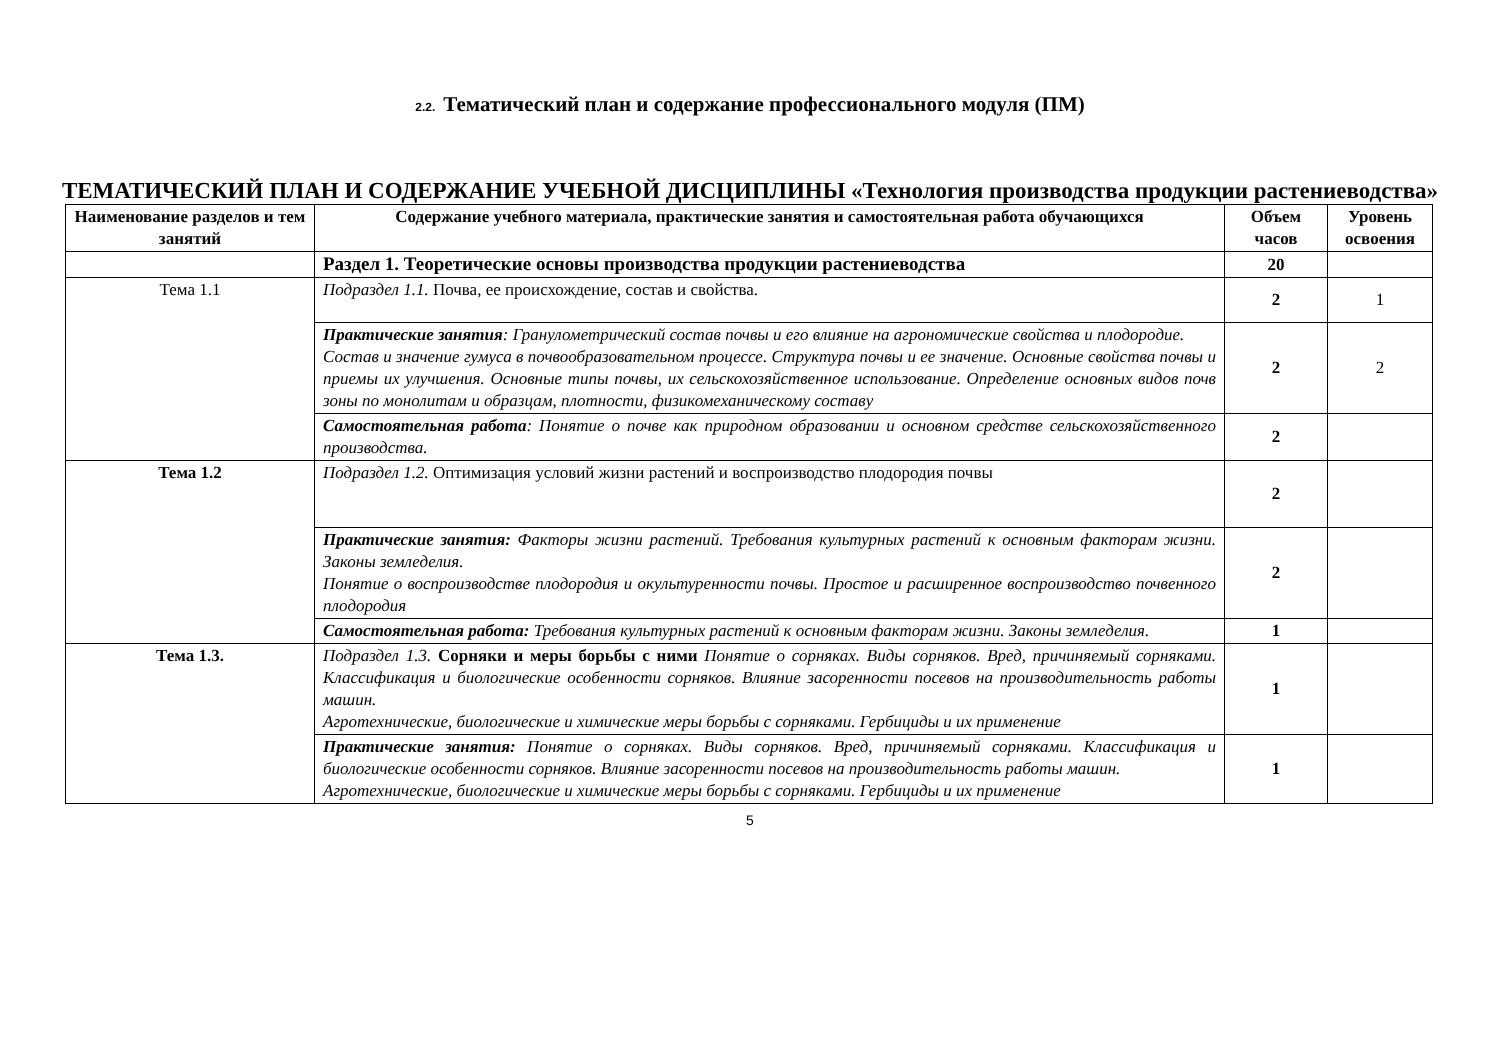2.2. Тематический план и содержание профессионального модуля (ПМ)
ТЕМАТИЧЕСКИЙ ПЛАН И СОДЕРЖАНИЕ УЧЕБНОЙ ДИСЦИПЛИНЫ «Технология производства продукции растениеводства»
| Наименование разделов и тем занятий | Содержание учебного материала, практические занятия и самостоятельная работа обучающихся | Объем часов | Уровень освоения |
| --- | --- | --- | --- |
| | Раздел 1. Теоретические основы производства продукции растениеводства | 20 | |
| Тема 1.1 | Подраздел 1.1. Почва, ее происхождение, состав и свойства. | 2 | 1 |
| | Практические занятия : Гранулометрический состав почвы и его влияние на агрономические свойства и плодородие. Состав и значение гумуса в почвообразовательном процессе. Структура почвы и ее значение. Основные свойства почвы и приемы их улучшения. Основные типы почвы, их сельскохозяйственное использование. Определение основных видов почв зоны по монолитам и образцам, плотности, физикомеханическому составу | 2 | 2 |
| | Самостоятельная работа : Понятие о почве как природном образовании и основном средстве сельскохозяйственного производства. | 2 | |
| Тема 1.2 | Подраздел 1.2. Оптимизация условий жизни растений и воспроизводство плодородия почвы | 2 | |
| | Практические занятия: Факторы жизни растений. Требования культурных растений к основным факторам жизни. Законы земледелия. Понятие о воспроизводстве плодородия и окультуренности почвы. Простое и расширенное воспроизводство почвенного плодородия | 2 | |
| | Самостоятельная работа: Требования культурных растений к основным факторам жизни. Законы земледелия. | 1 | |
| Тема 1.3. | Подраздел 1.3. Сорняки и меры борьбы с ними Понятие о сорняках. Виды сорняков. Вред, причиняемый сорняками. Классификация и биологические особенности сорняков. Влияние засоренности посевов на производительность работы машин. Агротехнические, биологические и химические меры борьбы с сорняками. Гербициды и их применение | 1 | |
| | Практические занятия: Понятие о сорняках. Виды сорняков. Вред, причиняемый сорняками. Классификация и биологические особенности сорняков. Влияние засоренности посевов на производительность работы машин. Агротехнические, биологические и химические меры борьбы с сорняками. Гербициды и их применение | 1 | |
5